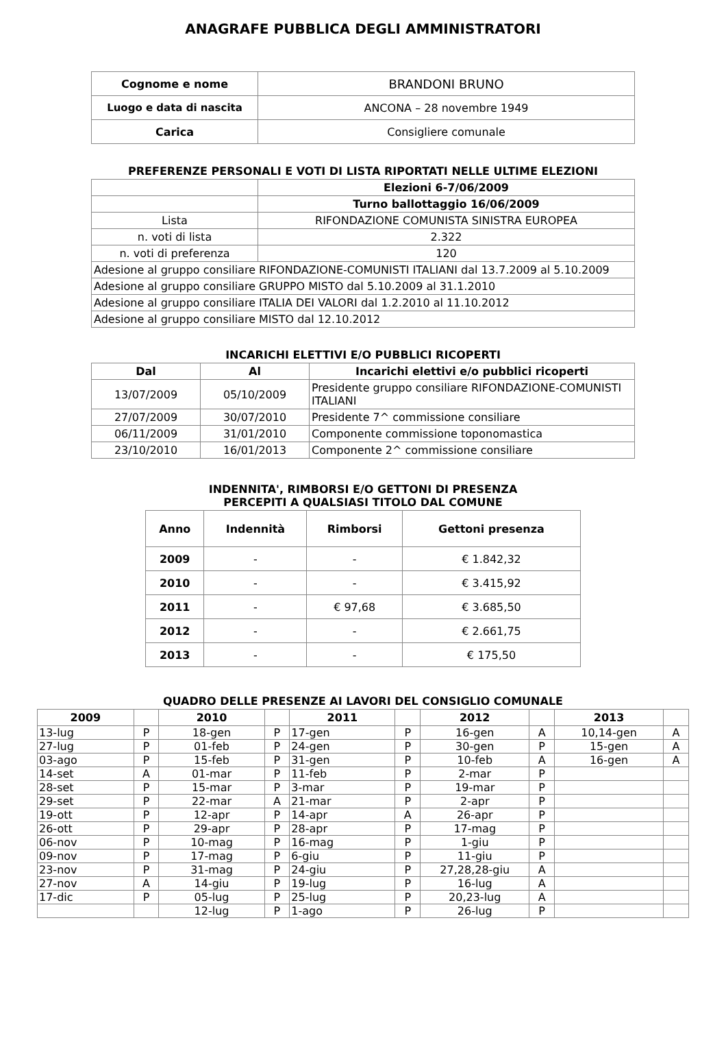ANAGRAFE PUBBLICA DEGLI AMMINISTRATORI
| Cognome e nome | BRANDONI BRUNO |
| Luogo e data di nascita | ANCONA – 28 novembre 1949 |
| Carica | Consigliere comunale |
PREFERENZE PERSONALI E VOTI DI LISTA RIPORTATI NELLE ULTIME ELEZIONI
| | Elezioni 6-7/06/2009 |
| | Turno ballottaggio 16/06/2009 |
| Lista | RIFONDAZIONE COMUNISTA SINISTRA EUROPEA |
| n. voti di lista | 2.322 |
| n. voti di preferenza | 120 |
| Adesione al gruppo consiliare RIFONDAZIONE-COMUNISTI ITALIANI dal 13.7.2009 al 5.10.2009 | |
| Adesione al gruppo consiliare GRUPPO MISTO dal 5.10.2009 al 31.1.2010 | |
| Adesione al gruppo consiliare ITALIA DEI VALORI dal 1.2.2010 al 11.10.2012 | |
| Adesione al gruppo consiliare MISTO dal 12.10.2012 | |
INCARICHI ELETTIVI E/O PUBBLICI RICOPERTI
| Dal | Al | Incarichi elettivi e/o pubblici ricoperti |
| --- | --- | --- |
| 13/07/2009 | 05/10/2009 | Presidente gruppo consiliare RIFONDAZIONE-COMUNISTI ITALIANI |
| 27/07/2009 | 30/07/2010 | Presidente 7^ commissione consiliare |
| 06/11/2009 | 31/01/2010 | Componente commissione toponomastica |
| 23/10/2010 | 16/01/2013 | Componente 2^ commissione consiliare |
INDENNITA', RIMBORSI E/O GETTONI DI PRESENZA
PERCEPITI A QUALSIASI TITOLO DAL COMUNE
| Anno | Indennità | Rimborsi | Gettoni presenza |
| --- | --- | --- | --- |
| 2009 | - | - | € 1.842,32 |
| 2010 | - | - | € 3.415,92 |
| 2011 | - | € 97,68 | € 3.685,50 |
| 2012 | - | - | € 2.661,75 |
| 2013 | - | - | € 175,50 |
QUADRO DELLE PRESENZE AI LAVORI DEL CONSIGLIO COMUNALE
| 2009 | | 2010 | | 2011 | | 2012 | | 2013 | |
| 13-lug | P | 18-gen | P | 17-gen | P | 16-gen | A | 10,14-gen | A |
| 27-lug | P | 01-feb | P | 24-gen | P | 30-gen | P | 15-gen | A |
| 03-ago | P | 15-feb | P | 31-gen | P | 10-feb | A | 16-gen | A |
| 14-set | A | 01-mar | P | 11-feb | P | 2-mar | P | | |
| 28-set | P | 15-mar | P | 3-mar | P | 19-mar | P | | |
| 29-set | P | 22-mar | A | 21-mar | P | 2-apr | P | | |
| 19-ott | P | 12-apr | P | 14-apr | A | 26-apr | P | | |
| 26-ott | P | 29-apr | P | 28-apr | P | 17-mag | P | | |
| 06-nov | P | 10-mag | P | 16-mag | P | 1-giu | P | | |
| 09-nov | P | 17-mag | P | 6-giu | P | 11-giu | P | | |
| 23-nov | P | 31-mag | P | 24-giu | P | 27,28,28-giu | A | | |
| 27-nov | A | 14-giu | P | 19-lug | P | 16-lug | A | | |
| 17-dic | P | 05-lug | P | 25-lug | P | 20,23-lug | A | | |
| | | 12-lug | P | 1-ago | P | 26-lug | P | | |